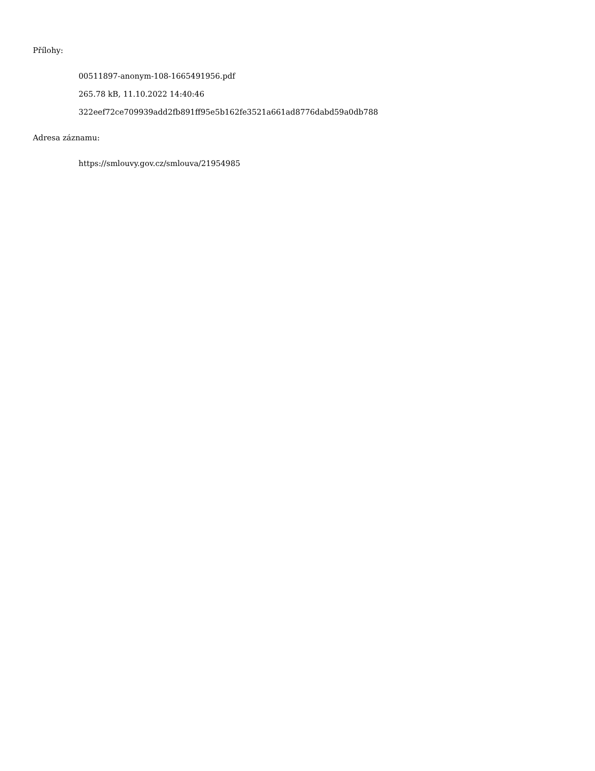Přílohy:
00511897-anonym-108-1665491956.pdf
265.78 kB, 11.10.2022 14:40:46
322eef72ce709939add2fb891ff95e5b162fe3521a661ad8776dabd59a0db788
Adresa záznamu:
https://smlouvy.gov.cz/smlouva/21954985